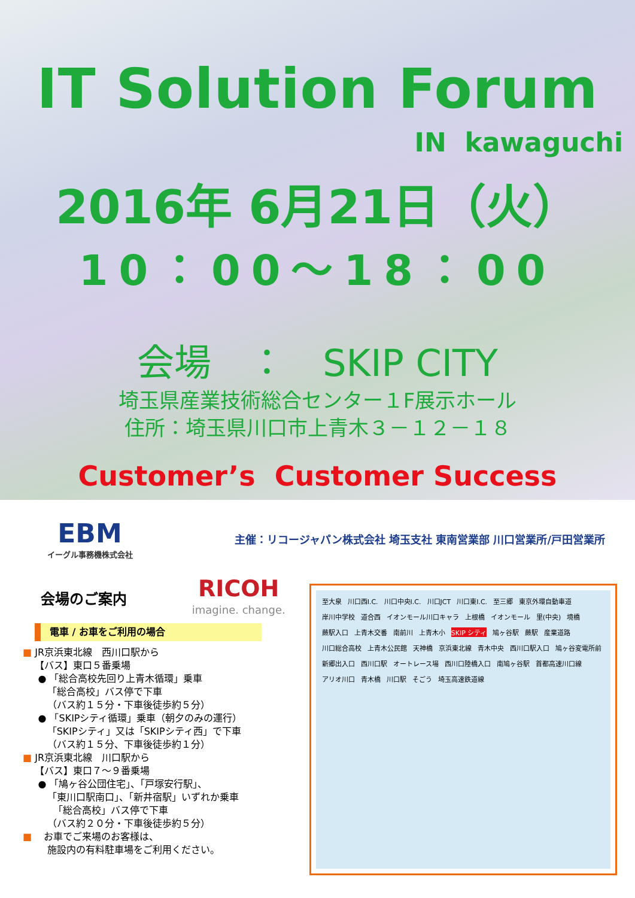IT Solution Forum
IN kawaguchi
2016年 6月21日（火）
10：00～18：00
会場　：　SKIP CITY
埼玉県産業技術総合センター１F展示ホール
住所：埼玉県川口市上青木３－１２－１８
Customer’s Customer Success
EBM
イーグル事務機株式会社
主催：リコージャパン株式会社 埼玉支社 東南営業部 川口営業所/戸田営業所
会場のご案内
RICOH
imagine. change.
電車 / お車をご利用の場合
■ JR京浜東北線　西川口駅から
【バス】東口５番乗場
● 「総合高校先回り上青木循環」乗車
「総合高校」バス停で下車
（バス約１５分・下車後徒歩約５分）
● 「SKIPシティ循環」乗車（朝夕のみの運行）
「SKIPシティ」又は「SKIPシティ西」で下車
（バス約１５分、下車後徒歩約１分）
■ JR京浜東北線　川口駅から
【バス】東口７～９番乗場
● 「鳩ヶ谷公団住宅」、「戸塚安行駅」、
「東川口駅南口」、「新井宿駅」いずれか乗車
「総合高校」バス停で下車
（バス約２０分・下車後徒歩約５分）
■ お車でご来場のお客様は、
施設内の有料駐車場をご利用ください。
至大泉 川口西I.C. 川口中央I.C. 川口JCT 川口東I.C. 至三郷 東京外環自動車道 岸川中学校 道合西 イオンモール川口キャラ 上根橋 イオンモール 里(中央) 境橋 蕨駅入口 上青木交番 南前川 上青木小 SKIP シティ 鳩ヶ谷駅 蕨駅 産業道路 川口総合高校 上青木公民館 天神橋 京浜東北線 青木中央 西川口駅入口 鳩ヶ谷変電所前 新郷出入口 西川口駅 オートレース場 西川口陸橋入口 南鳩ヶ谷駅 首都高速川口線 アリオ川口 青木橋 川口駅 そごう 埼玉高速鉄道線